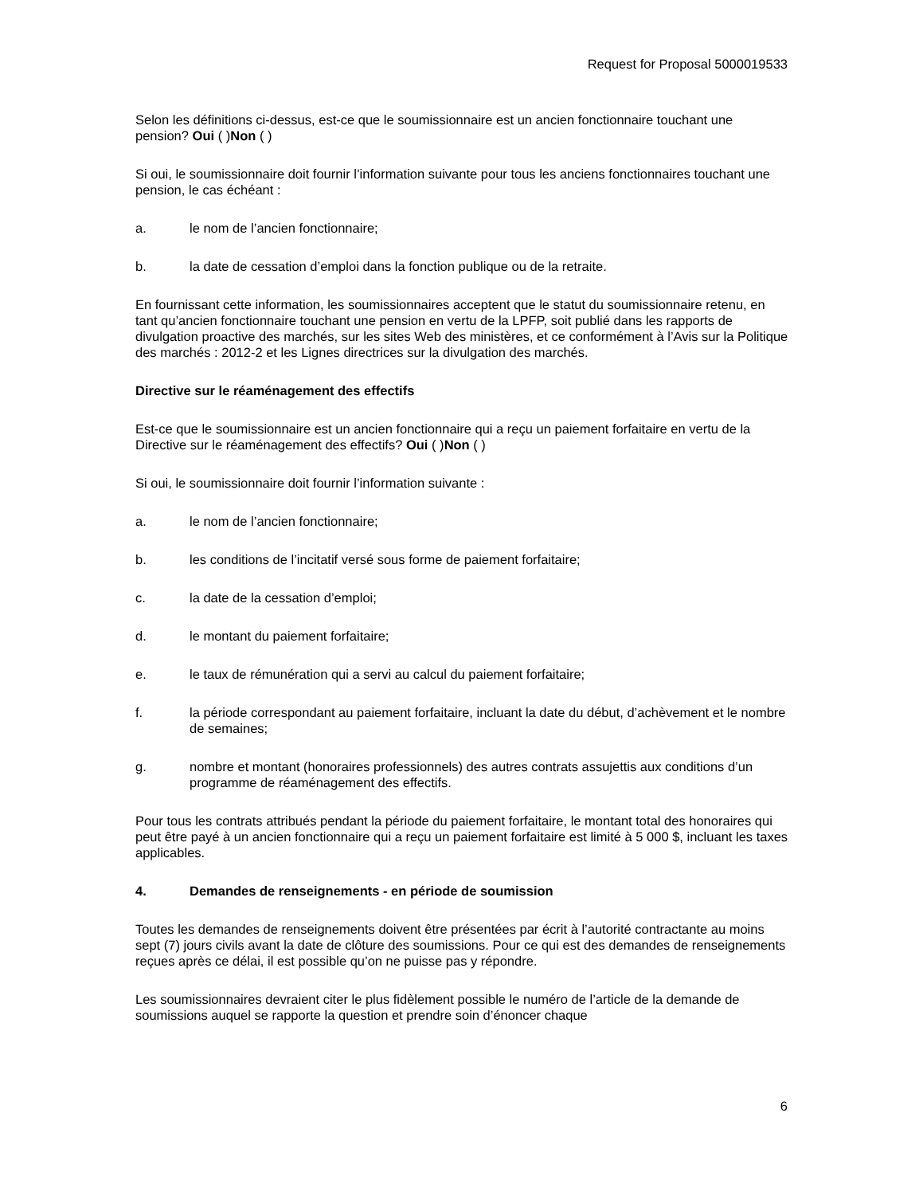Request for Proposal 5000019533
Selon les définitions ci-dessus, est-ce que le soumissionnaire est un ancien fonctionnaire touchant une pension? Oui ( )Non ( )
Si oui, le soumissionnaire doit fournir l’information suivante pour tous les anciens fonctionnaires touchant une pension, le cas échéant :
a. le nom de l’ancien fonctionnaire;
b. la date de cessation d’emploi dans la fonction publique ou de la retraite.
En fournissant cette information, les soumissionnaires acceptent que le statut du soumissionnaire retenu, en tant qu’ancien fonctionnaire touchant une pension en vertu de la LPFP, soit publié dans les rapports de divulgation proactive des marchés, sur les sites Web des ministères, et ce conformément à l’Avis sur la Politique des marchés : 2012-2 et les Lignes directrices sur la divulgation des marchés.
Directive sur le réaménagement des effectifs
Est-ce que le soumissionnaire est un ancien fonctionnaire qui a reçu un paiement forfaitaire en vertu de la Directive sur le réaménagement des effectifs? Oui ( )Non ( )
Si oui, le soumissionnaire doit fournir l’information suivante :
a. le nom de l’ancien fonctionnaire;
b. les conditions de l’incitatif versé sous forme de paiement forfaitaire;
c. la date de la cessation d’emploi;
d. le montant du paiement forfaitaire;
e. le taux de rémunération qui a servi au calcul du paiement forfaitaire;
f. la période correspondant au paiement forfaitaire, incluant la date du début, d’achèvement et le nombre de semaines;
g. nombre et montant (honoraires professionnels) des autres contrats assujettis aux conditions d’un programme de réaménagement des effectifs.
Pour tous les contrats attribués pendant la période du paiement forfaitaire, le montant total des honoraires qui peut être payé à un ancien fonctionnaire qui a reçu un paiement forfaitaire est limité à 5 000 $, incluant les taxes applicables.
4. Demandes de renseignements - en période de soumission
Toutes les demandes de renseignements doivent être présentées par écrit à l’autorité contractante au moins sept (7) jours civils avant la date de clôture des soumissions. Pour ce qui est des demandes de renseignements reçues après ce délai, il est possible qu’on ne puisse pas y répondre.
Les soumissionnaires devraient citer le plus fidèlement possible le numéro de l’article de la demande de soumissions auquel se rapporte la question et prendre soin d’énoncer chaque
6